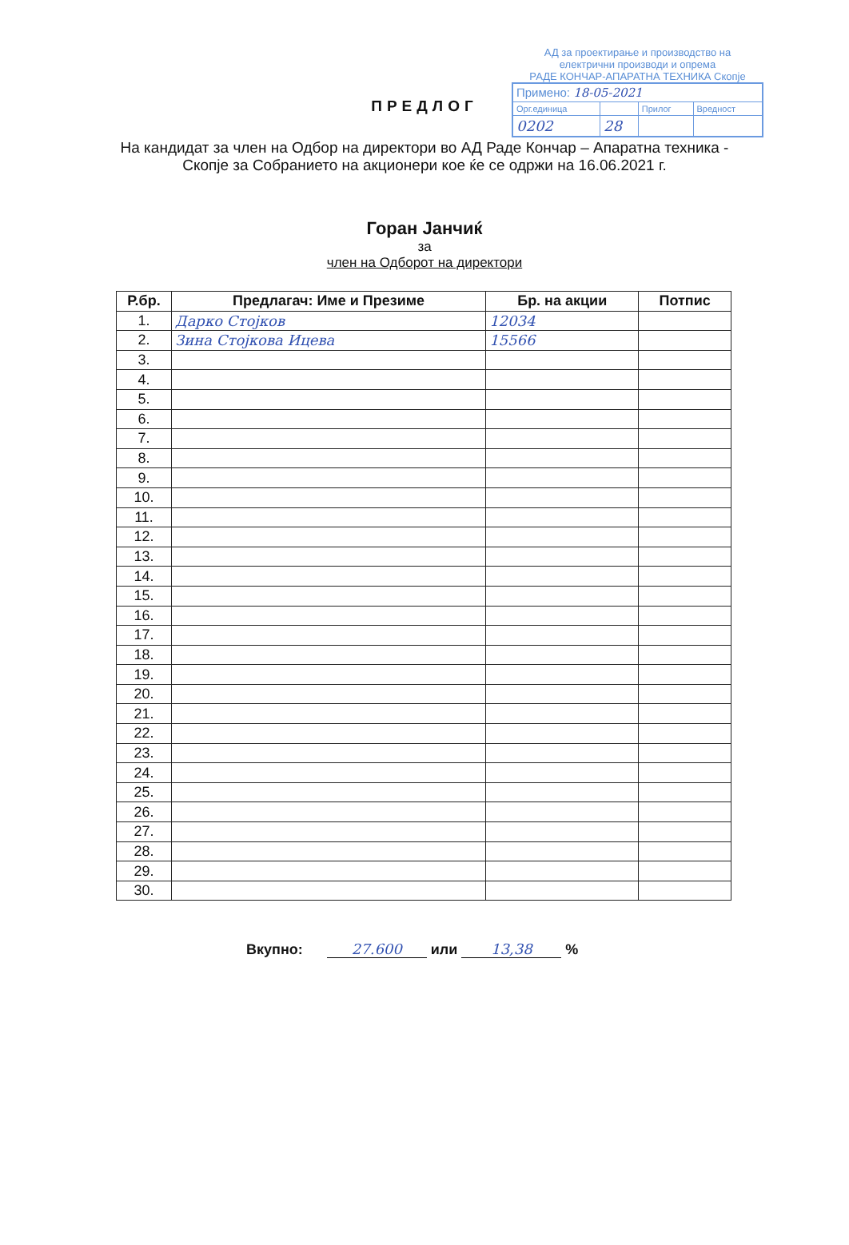АД за проектирање и производство на
електрични производи и опрема
РАДЕ КОНЧАР-АПАРАТНА ТЕХНИКА Скопје
| Примено: 18-05-2021 | | | |
| Орг.единица | | Прилог | Вредност |
| 0202 | 28 | | |
ПРЕДЛОГ
На кандидат за член на Одбор на директори во АД Раде Кончар – Апаратна техника - Скопје за Собранието на акционери кое ќе се одржи на 16.06.2021 г.
Горан Јанчиќ
за
член на Одборот на директори
| Р.бр. | Предлагач: Име и Презиме | Бр. на акции | Потпис |
| --- | --- | --- | --- |
| 1. | Дарко Стојков | 12034 | |
| 2. | Зина Стојкова Ицева | 15566 | |
| 3. | | | |
| 4. | | | |
| 5. | | | |
| 6. | | | |
| 7. | | | |
| 8. | | | |
| 9. | | | |
| 10. | | | |
| 11. | | | |
| 12. | | | |
| 13. | | | |
| 14. | | | |
| 15. | | | |
| 16. | | | |
| 17. | | | |
| 18. | | | |
| 19. | | | |
| 20. | | | |
| 21. | | | |
| 22. | | | |
| 23. | | | |
| 24. | | | |
| 25. | | | |
| 26. | | | |
| 27. | | | |
| 28. | | | |
| 29. | | | |
| 30. | | | |
Вкупно: 27.600 или 13,38 %